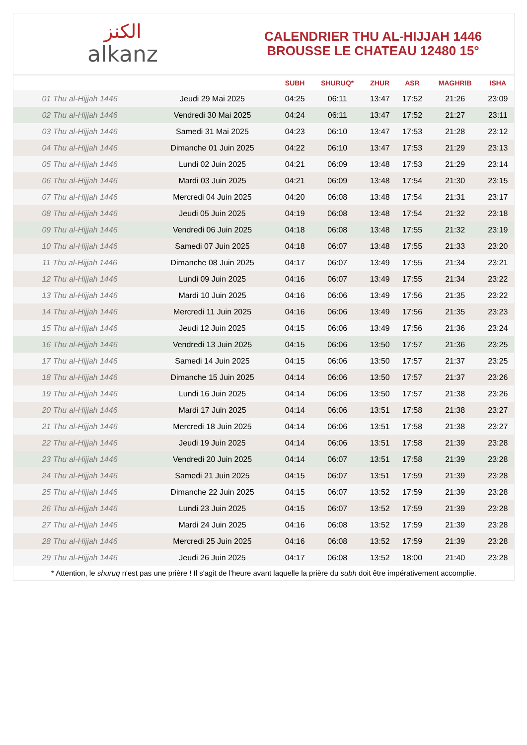الكنز
alkanz
CALENDRIER THU AL-HIJJAH 1446
BROUSSE LE CHATEAU 12480 15°
| | | SUBH | SHURUQ* | ZHUR | ASR | MAGHRIB | ISHA |
| --- | --- | --- | --- | --- | --- | --- | --- |
| 01 Thu al-Hijjah 1446 | Jeudi 29 Mai 2025 | 04:25 | 06:11 | 13:47 | 17:52 | 21:26 | 23:09 |
| 02 Thu al-Hijjah 1446 | Vendredi 30 Mai 2025 | 04:24 | 06:11 | 13:47 | 17:52 | 21:27 | 23:11 |
| 03 Thu al-Hijjah 1446 | Samedi 31 Mai 2025 | 04:23 | 06:10 | 13:47 | 17:53 | 21:28 | 23:12 |
| 04 Thu al-Hijjah 1446 | Dimanche 01 Juin 2025 | 04:22 | 06:10 | 13:47 | 17:53 | 21:29 | 23:13 |
| 05 Thu al-Hijjah 1446 | Lundi 02 Juin 2025 | 04:21 | 06:09 | 13:48 | 17:53 | 21:29 | 23:14 |
| 06 Thu al-Hijjah 1446 | Mardi 03 Juin 2025 | 04:21 | 06:09 | 13:48 | 17:54 | 21:30 | 23:15 |
| 07 Thu al-Hijjah 1446 | Mercredi 04 Juin 2025 | 04:20 | 06:08 | 13:48 | 17:54 | 21:31 | 23:17 |
| 08 Thu al-Hijjah 1446 | Jeudi 05 Juin 2025 | 04:19 | 06:08 | 13:48 | 17:54 | 21:32 | 23:18 |
| 09 Thu al-Hijjah 1446 | Vendredi 06 Juin 2025 | 04:18 | 06:08 | 13:48 | 17:55 | 21:32 | 23:19 |
| 10 Thu al-Hijjah 1446 | Samedi 07 Juin 2025 | 04:18 | 06:07 | 13:48 | 17:55 | 21:33 | 23:20 |
| 11 Thu al-Hijjah 1446 | Dimanche 08 Juin 2025 | 04:17 | 06:07 | 13:49 | 17:55 | 21:34 | 23:21 |
| 12 Thu al-Hijjah 1446 | Lundi 09 Juin 2025 | 04:16 | 06:07 | 13:49 | 17:55 | 21:34 | 23:22 |
| 13 Thu al-Hijjah 1446 | Mardi 10 Juin 2025 | 04:16 | 06:06 | 13:49 | 17:56 | 21:35 | 23:22 |
| 14 Thu al-Hijjah 1446 | Mercredi 11 Juin 2025 | 04:16 | 06:06 | 13:49 | 17:56 | 21:35 | 23:23 |
| 15 Thu al-Hijjah 1446 | Jeudi 12 Juin 2025 | 04:15 | 06:06 | 13:49 | 17:56 | 21:36 | 23:24 |
| 16 Thu al-Hijjah 1446 | Vendredi 13 Juin 2025 | 04:15 | 06:06 | 13:50 | 17:57 | 21:36 | 23:25 |
| 17 Thu al-Hijjah 1446 | Samedi 14 Juin 2025 | 04:15 | 06:06 | 13:50 | 17:57 | 21:37 | 23:25 |
| 18 Thu al-Hijjah 1446 | Dimanche 15 Juin 2025 | 04:14 | 06:06 | 13:50 | 17:57 | 21:37 | 23:26 |
| 19 Thu al-Hijjah 1446 | Lundi 16 Juin 2025 | 04:14 | 06:06 | 13:50 | 17:57 | 21:38 | 23:26 |
| 20 Thu al-Hijjah 1446 | Mardi 17 Juin 2025 | 04:14 | 06:06 | 13:51 | 17:58 | 21:38 | 23:27 |
| 21 Thu al-Hijjah 1446 | Mercredi 18 Juin 2025 | 04:14 | 06:06 | 13:51 | 17:58 | 21:38 | 23:27 |
| 22 Thu al-Hijjah 1446 | Jeudi 19 Juin 2025 | 04:14 | 06:06 | 13:51 | 17:58 | 21:39 | 23:28 |
| 23 Thu al-Hijjah 1446 | Vendredi 20 Juin 2025 | 04:14 | 06:07 | 13:51 | 17:58 | 21:39 | 23:28 |
| 24 Thu al-Hijjah 1446 | Samedi 21 Juin 2025 | 04:15 | 06:07 | 13:51 | 17:59 | 21:39 | 23:28 |
| 25 Thu al-Hijjah 1446 | Dimanche 22 Juin 2025 | 04:15 | 06:07 | 13:52 | 17:59 | 21:39 | 23:28 |
| 26 Thu al-Hijjah 1446 | Lundi 23 Juin 2025 | 04:15 | 06:07 | 13:52 | 17:59 | 21:39 | 23:28 |
| 27 Thu al-Hijjah 1446 | Mardi 24 Juin 2025 | 04:16 | 06:08 | 13:52 | 17:59 | 21:39 | 23:28 |
| 28 Thu al-Hijjah 1446 | Mercredi 25 Juin 2025 | 04:16 | 06:08 | 13:52 | 17:59 | 21:39 | 23:28 |
| 29 Thu al-Hijjah 1446 | Jeudi 26 Juin 2025 | 04:17 | 06:08 | 13:52 | 18:00 | 21:40 | 23:28 |
* Attention, le shuruq n'est pas une prière ! Il s'agit de l'heure avant laquelle la prière du subh doit être impérativement accomplie.